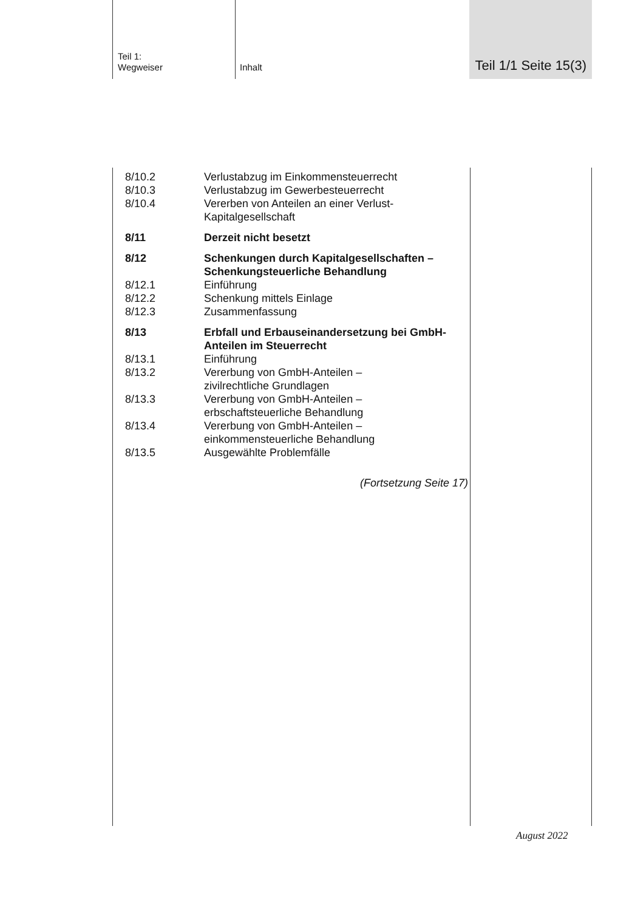Teil 1:
Wegweiser
Inhalt
Teil 1/1 Seite 15(3)
| 8/10.2 | Verlustabzug im Einkommensteuerrecht |
| 8/10.3 | Verlustabzug im Gewerbesteuerrecht |
| 8/10.4 | Vererben von Anteilen an einer Verlust-Kapitalgesellschaft |
| 8/11 | Derzeit nicht besetzt |
| 8/12 | Schenkungen durch Kapitalgesellschaften – Schenkungsteuerliche Behandlung |
| 8/12.1 | Einführung |
| 8/12.2 | Schenkung mittels Einlage |
| 8/12.3 | Zusammenfassung |
| 8/13 | Erbfall und Erbauseinandersetzung bei GmbH-Anteilen im Steuerrecht |
| 8/13.1 | Einführung |
| 8/13.2 | Vererbung von GmbH-Anteilen – zivilrechtliche Grundlagen |
| 8/13.3 | Vererbung von GmbH-Anteilen – erbschaftsteuerliche Behandlung |
| 8/13.4 | Vererbung von GmbH-Anteilen – einkommensteuerliche Behandlung |
| 8/13.5 | Ausgewählte Problemfälle |
(Fortsetzung Seite 17)
August 2022